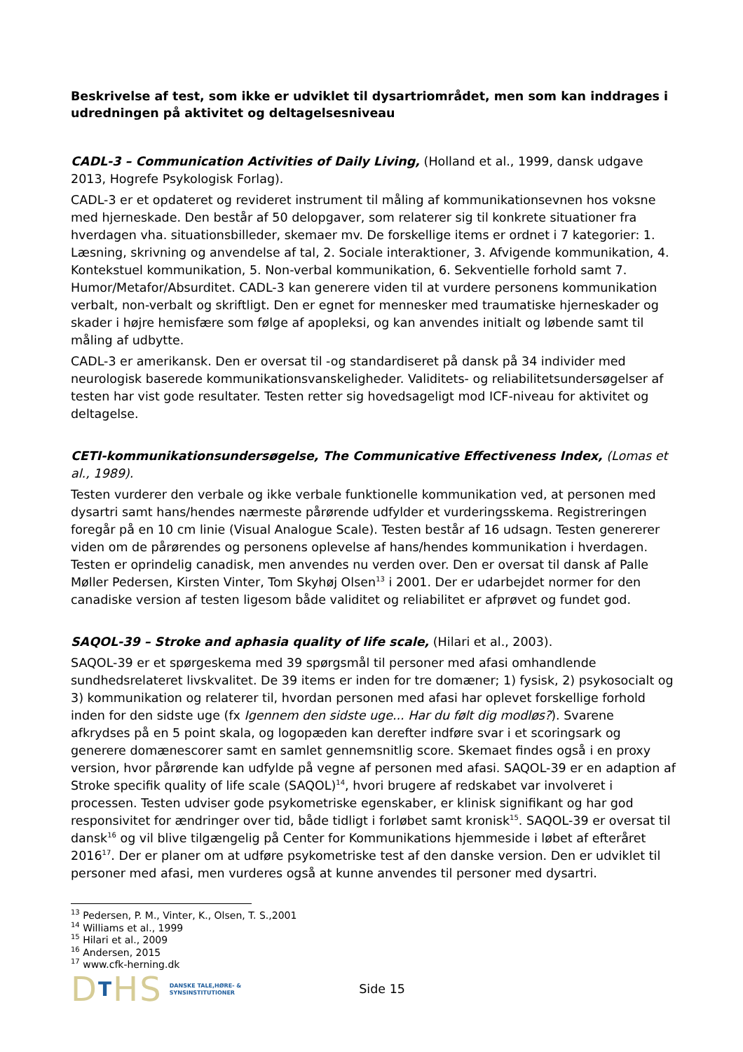Beskrivelse af test, som ikke er udviklet til dysartriområdet, men som kan inddrages i udredningen på aktivitet og deltagelsesniveau
CADL-3 – Communication Activities of Daily Living, (Holland et al., 1999, dansk udgave 2013, Hogrefe Psykologisk Forlag).
CADL-3 er et opdateret og revideret instrument til måling af kommunikationsevnen hos voksne med hjerneskade. Den består af 50 delopgaver, som relaterer sig til konkrete situationer fra hverdagen vha. situationsbilleder, skemaer mv. De forskellige items er ordnet i 7 kategorier: 1. Læsning, skrivning og anvendelse af tal, 2. Sociale interaktioner, 3. Afvigende kommunikation, 4. Kontekstuel kommunikation, 5. Non-verbal kommunikation, 6. Sekventielle forhold samt 7. Humor/Metafor/Absurditet. CADL-3 kan generere viden til at vurdere personens kommunikation verbalt, non-verbalt og skriftligt. Den er egnet for mennesker med traumatiske hjerneskader og skader i højre hemisfære som følge af apopleksi, og kan anvendes initialt og løbende samt til måling af udbytte.
CADL-3 er amerikansk. Den er oversat til -og standardiseret på dansk på 34 individer med neurologisk baserede kommunikationsvanskeligheder. Validitets- og reliabilitetsundersøgelser af testen har vist gode resultater. Testen retter sig hovedsageligt mod ICF-niveau for aktivitet og deltagelse.
CETI-kommunikationsundersøgelse, The Communicative Effectiveness Index, (Lomas et al., 1989).
Testen vurderer den verbale og ikke verbale funktionelle kommunikation ved, at personen med dysartri samt hans/hendes nærmeste pårørende udfylder et vurderingsskema. Registreringen foregår på en 10 cm linie (Visual Analogue Scale). Testen består af 16 udsagn. Testen genererer viden om de pårørendes og personens oplevelse af hans/hendes kommunikation i hverdagen. Testen er oprindelig canadisk, men anvendes nu verden over. Den er oversat til dansk af Palle Møller Pedersen, Kirsten Vinter, Tom Skyhøj Olsen<sup>13</sup> i 2001. Der er udarbejdet normer for den canadiske version af testen ligesom både validitet og reliabilitet er afprøvet og fundet god.
SAQOL-39 – Stroke and aphasia quality of life scale, (Hilari et al., 2003).
SAQOL-39 er et spørgeskema med 39 spørgsmål til personer med afasi omhandlende sundhedsrelateret livskvalitet. De 39 items er inden for tre domæner; 1) fysisk, 2) psykosocialt og 3) kommunikation og relaterer til, hvordan personen med afasi har oplevet forskellige forhold inden for den sidste uge (fx Igennem den sidste uge... Har du følt dig modløs?). Svarene afkrydses på en 5 point skala, og logopæden kan derefter indføre svar i et scoringsark og generere domænescorer samt en samlet gennemsnitlig score. Skemaet findes også i en proxy version, hvor pårørende kan udfylde på vegne af personen med afasi. SAQOL-39 er en adaption af Stroke specifik quality of life scale (SAQOL)<sup>14</sup>, hvori brugere af redskabet var involveret i processen. Testen udviser gode psykometriske egenskaber, er klinisk signifikant og har god responsivitet for ændringer over tid, både tidligt i forløbet samt kronisk<sup>15</sup>. SAQOL-39 er oversat til dansk<sup>16</sup> og vil blive tilgængelig på Center for Kommunikations hjemmeside i løbet af efteråret 2016<sup>17</sup>. Der er planer om at udføre psykometriske test af den danske version. Den er udviklet til personer med afasi, men vurderes også at kunne anvendes til personer med dysartri.
<sup>13</sup> Pedersen, P. M., Vinter, K., Olsen, T. S.,2001
<sup>14</sup> Williams et al., 1999
<sup>15</sup> Hilari et al., 2009
<sup>16</sup> Andersen, 2015
<sup>17</sup> www.cfk-herning.dk
DTHS
DANSKE TALE,HØRE- &
SYNSINSTITUTIONER
Side 15